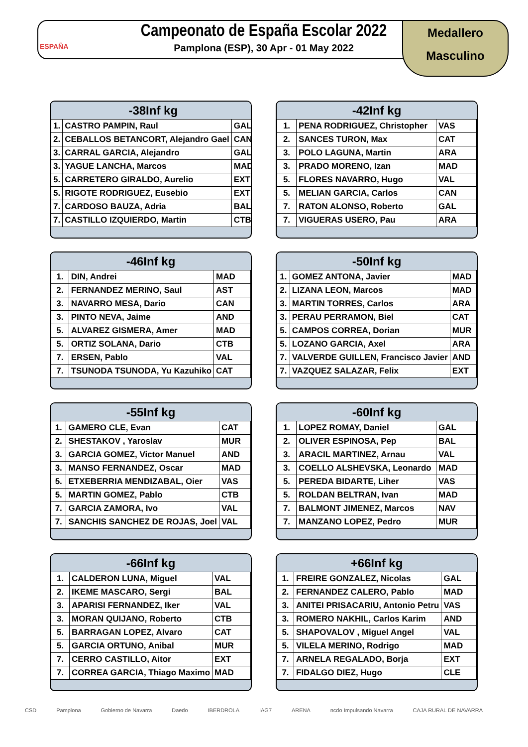ESPAÑA
Campeonato de España Escolar 2022
Pamplona (ESP), 30 Apr - 01 May 2022
Medallero
Masculino
| -38Inf kg | | |
| --- | --- | --- |
| 1. | CASTRO PAMPIN, Raul | GAL |
| 2. | CEBALLOS BETANCORT, Alejandro Gael | CAN |
| 3. | CARRAL GARCIA, Alejandro | GAL |
| 3. | YAGUE LANCHA, Marcos | MAD |
| 5. | CARRETERO GIRALDO, Aurelio | EXT |
| 5. | RIGOTE RODRIGUEZ, Eusebio | EXT |
| 7. | CARDOSO BAUZA, Adria | BAL |
| 7. | CASTILLO IZQUIERDO, Martin | CTB |
| -42Inf kg | | |
| --- | --- | --- |
| 1. | PENA RODRIGUEZ, Christopher | VAS |
| 2. | SANCES TURON, Max | CAT |
| 3. | POLO LAGUNA, Martin | ARA |
| 3. | PRADO MORENO, Izan | MAD |
| 5. | FLORES NAVARRO, Hugo | VAL |
| 5. | MELIAN GARCIA, Carlos | CAN |
| 7. | RATON ALONSO, Roberto | GAL |
| 7. | VIGUERAS USERO, Pau | ARA |
| -46Inf kg | | |
| --- | --- | --- |
| 1. | DIN, Andrei | MAD |
| 2. | FERNANDEZ MERINO, Saul | AST |
| 3. | NAVARRO MESA, Dario | CAN |
| 3. | PINTO NEVA, Jaime | AND |
| 5. | ALVAREZ GISMERA, Amer | MAD |
| 5. | ORTIZ SOLANA, Dario | CTB |
| 7. | ERSEN, Pablo | VAL |
| 7. | TSUNODA TSUNODA, Yu Kazuhiko | CAT |
| -50Inf kg | | |
| --- | --- | --- |
| 1. | GOMEZ ANTONA, Javier | MAD |
| 2. | LIZANA LEON, Marcos | MAD |
| 3. | MARTIN TORRES, Carlos | ARA |
| 3. | PERAU PERRAMON, Biel | CAT |
| 5. | CAMPOS CORREA, Dorian | MUR |
| 5. | LOZANO GARCIA, Axel | ARA |
| 7. | VALVERDE GUILLEN, Francisco Javier | AND |
| 7. | VAZQUEZ SALAZAR, Felix | EXT |
| -55Inf kg | | |
| --- | --- | --- |
| 1. | GAMERO CLE, Evan | CAT |
| 2. | SHESTAKOV , Yaroslav | MUR |
| 3. | GARCIA GOMEZ, Victor Manuel | AND |
| 3. | MANSO FERNANDEZ, Oscar | MAD |
| 5. | ETXEBERRIA MENDIZABAL, Oier | VAS |
| 5. | MARTIN GOMEZ, Pablo | CTB |
| 7. | GARCIA ZAMORA, Ivo | VAL |
| 7. | SANCHIS SANCHEZ DE ROJAS, Joel | VAL |
| -60Inf kg | | |
| --- | --- | --- |
| 1. | LOPEZ ROMAY, Daniel | GAL |
| 2. | OLIVER ESPINOSA, Pep | BAL |
| 3. | ARACIL MARTINEZ, Arnau | VAL |
| 3. | COELLO ALSHEVSKA, Leonardo | MAD |
| 5. | PEREDA BIDARTE, Liher | VAS |
| 5. | ROLDAN BELTRAN, Ivan | MAD |
| 7. | BALMONT JIMENEZ, Marcos | NAV |
| 7. | MANZANO LOPEZ, Pedro | MUR |
| -66Inf kg | | |
| --- | --- | --- |
| 1. | CALDERON LUNA, Miguel | VAL |
| 2. | IKEME MASCARO, Sergi | BAL |
| 3. | APARISI FERNANDEZ, Iker | VAL |
| 3. | MORAN QUIJANO, Roberto | CTB |
| 5. | BARRAGAN LOPEZ, Alvaro | CAT |
| 5. | GARCIA ORTUNO, Anibal | MUR |
| 7. | CERRO CASTILLO, Aitor | EXT |
| 7. | CORREA GARCIA, Thiago Maximo | MAD |
| +66Inf kg | | |
| --- | --- | --- |
| 1. | FREIRE GONZALEZ, Nicolas | GAL |
| 2. | FERNANDEZ CALERO, Pablo | MAD |
| 3. | ANITEI PRISACARIU, Antonio Petru | VAS |
| 3. | ROMERO NAKHIL, Carlos Karim | AND |
| 5. | SHAPOVALOV , Miguel Angel | VAL |
| 5. | VILELA MERINO, Rodrigo | MAD |
| 7. | ARNELA REGALADO, Borja | EXT |
| 7. | FIDALGO DIEZ, Hugo | CLE |
CSD Pamplona Gobierno de Navarra Daedo IBERDROLA IAG7 ARENA ncdo Impulsando Navarra CAJA RURAL DE NAVARRA